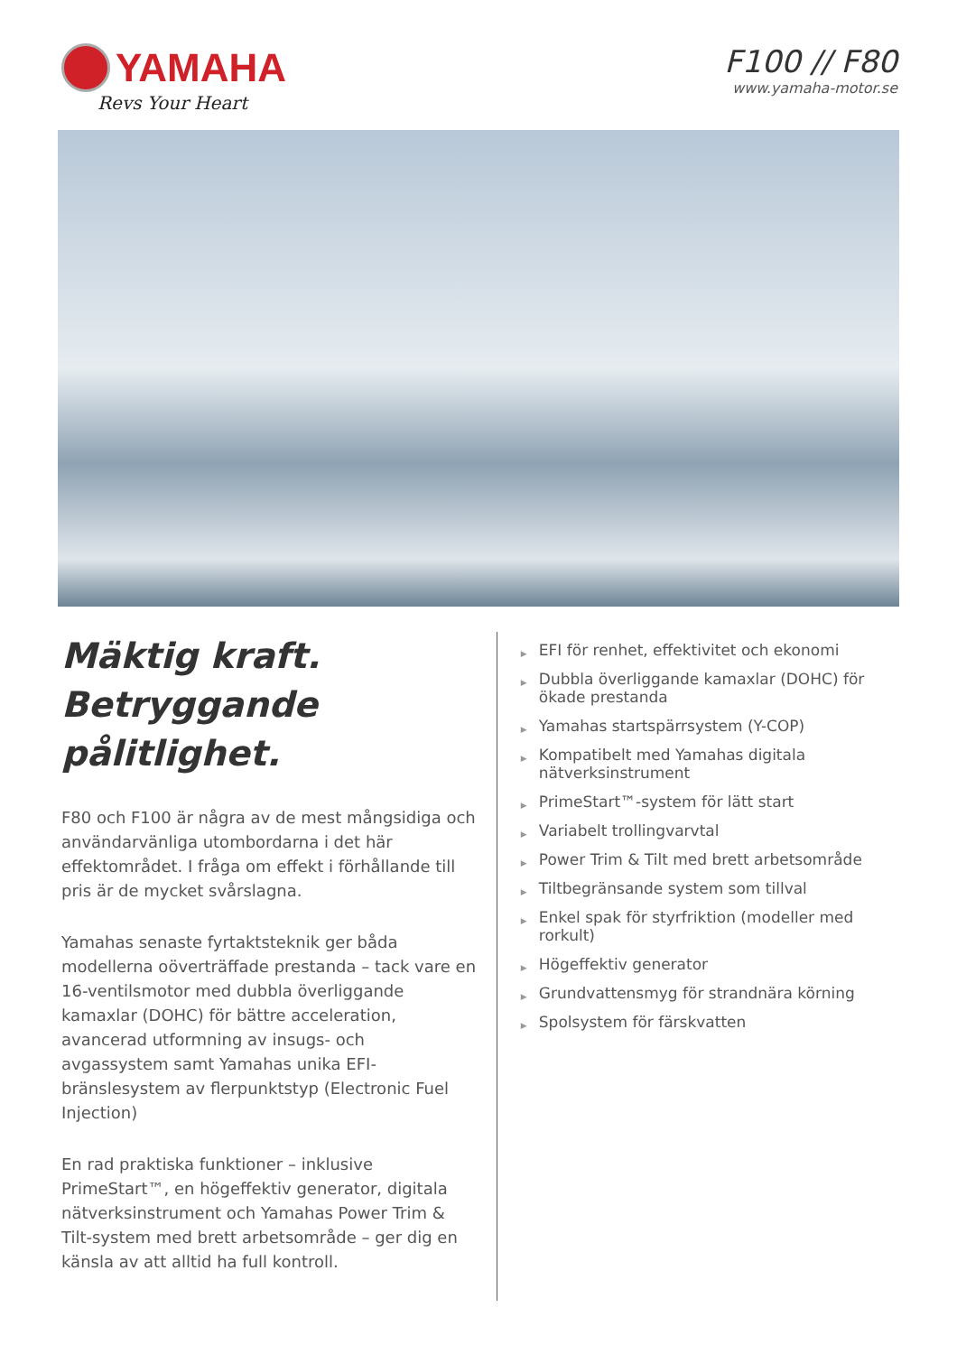YAMAHA
Revs Your Heart
F100 // F80
www.yamaha-motor.se
Mäktig kraft.
Betryggande pålitlighet.
F80 och F100 är några av de mest mångsidiga och användarvänliga utombordarna i det här effektområdet. I fråga om effekt i förhållande till pris är de mycket svårslagna.
Yamahas senaste fyrtaktsteknik ger båda modellerna oöverträffade prestanda – tack vare en 16-ventilsmotor med dubbla överliggande kamaxlar (DOHC) för bättre acceleration, avancerad utformning av insugs- och avgassystem samt Yamahas unika EFI-bränslesystem av flerpunktstyp (Electronic Fuel Injection)
En rad praktiska funktioner – inklusive PrimeStart™, en högeffektiv generator, digitala nätverksinstrument och Yamahas Power Trim & Tilt-system med brett arbetsområde – ger dig en känsla av att alltid ha full kontroll.
▶ EFI för renhet, effektivitet och ekonomi
▶ Dubbla överliggande kamaxlar (DOHC) för ökade prestanda
▶ Yamahas startspärrsystem (Y-COP)
▶ Kompatibelt med Yamahas digitala nätverksinstrument
▶ PrimeStart™-system för lätt start
▶ Variabelt trollingvarvtal
▶ Power Trim & Tilt med brett arbetsområde
▶ Tiltbegränsande system som tillval
▶ Enkel spak för styrfriktion (modeller med rorkult)
▶ Högeffektiv generator
▶ Grundvattensmyg för strandnära körning
▶ Spolsystem för färskvatten